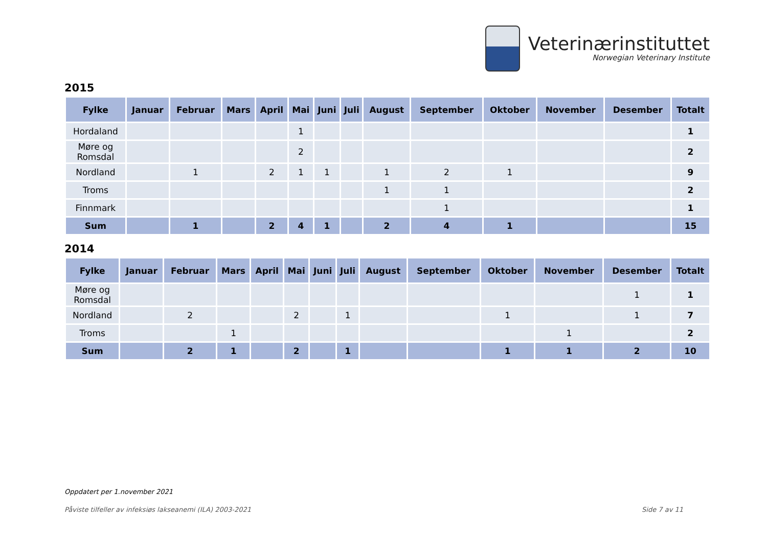Veterinærinstituttet
Norwegian Veterinary Institute
2015
| Fylke | Januar | Februar | Mars | April | Mai | Juni | Juli | August | September | Oktober | November | Desember | Totalt |
| --- | --- | --- | --- | --- | --- | --- | --- | --- | --- | --- | --- | --- | --- |
| Hordaland | | | | | 1 | | | | | | | | 1 |
| Møre og Romsdal | | | | | 2 | | | | | | | | 2 |
| Nordland | | 1 | | 2 | 1 | 1 | | 1 | 2 | 1 | | | 9 |
| Troms | | | | | | | | 1 | 1 | | | | 2 |
| Finnmark | | | | | | | | | 1 | | | | 1 |
| Sum | | 1 | | 2 | 4 | 1 | | 2 | 4 | 1 | | | 15 |
2014
| Fylke | Januar | Februar | Mars | April | Mai | Juni | Juli | August | September | Oktober | November | Desember | Totalt |
| --- | --- | --- | --- | --- | --- | --- | --- | --- | --- | --- | --- | --- | --- |
| Møre og Romsdal | | | | | | | | | | | | 1 | 1 |
| Nordland | | 2 | | | 2 | | 1 | | | 1 | | 1 | 7 |
| Troms | | | 1 | | | | | | | | 1 | | 2 |
| Sum | | 2 | 1 | | 2 | | 1 | | | 1 | 1 | 2 | 10 |
Oppdatert per 1.november 2021
Påviste tilfeller av infeksiøs lakseanemi (ILA) 2003-2021 Side 7 av 11